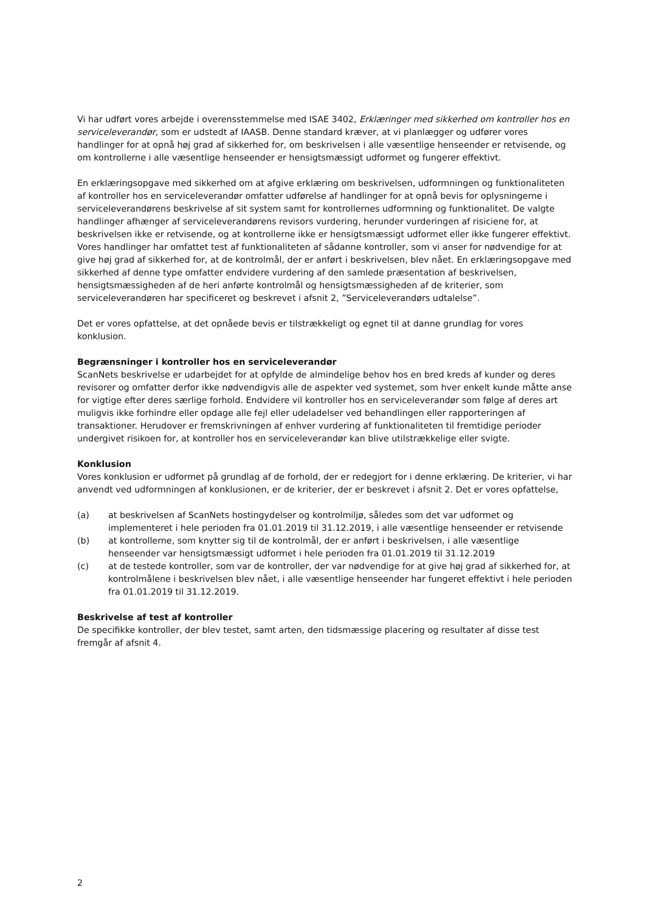Vi har udført vores arbejde i overensstemmelse med ISAE 3402, Erklæringer med sikkerhed om kontroller hos en serviceleverandør, som er udstedt af IAASB. Denne standard kræver, at vi planlægger og udfører vores handlinger for at opnå høj grad af sikkerhed for, om beskrivelsen i alle væsentlige henseender er retvisende, og om kontrollerne i alle væsentlige henseender er hensigtsmæssigt udformet og fungerer effektivt.
En erklæringsopgave med sikkerhed om at afgive erklæring om beskrivelsen, udformningen og funktionaliteten af kontroller hos en serviceleverandør omfatter udførelse af handlinger for at opnå bevis for oplysningerne i serviceleverandørens beskrivelse af sit system samt for kontrollernes udformning og funktionalitet. De valgte handlinger afhænger af serviceleverandørens revisors vurdering, herunder vurderingen af risiciene for, at beskrivelsen ikke er retvisende, og at kontrollerne ikke er hensigtsmæssigt udformet eller ikke fungerer effektivt. Vores handlinger har omfattet test af funktionaliteten af sådanne kontroller, som vi anser for nødvendige for at give høj grad af sikkerhed for, at de kontrolmål, der er anført i beskrivelsen, blev nået. En erklæringsopgave med sikkerhed af denne type omfatter endvidere vurdering af den samlede præsentation af beskrivelsen, hensigtsmæssigheden af de heri anførte kontrolmål og hensigtsmæssigheden af de kriterier, som serviceleverandøren har specificeret og beskrevet i afsnit 2, ”Serviceleverandørs udtalelse”.
Det er vores opfattelse, at det opnåede bevis er tilstrækkeligt og egnet til at danne grundlag for vores konklusion.
Begrænsninger i kontroller hos en serviceleverandør
ScanNets beskrivelse er udarbejdet for at opfylde de almindelige behov hos en bred kreds af kunder og deres revisorer og omfatter derfor ikke nødvendigvis alle de aspekter ved systemet, som hver enkelt kunde måtte anse for vigtige efter deres særlige forhold. Endvidere vil kontroller hos en serviceleverandør som følge af deres art muligvis ikke forhindre eller opdage alle fejl eller udeladelser ved behandlingen eller rapporteringen af transaktioner. Herudover er fremskrivningen af enhver vurdering af funktionaliteten til fremtidige perioder undergivet risikoen for, at kontroller hos en serviceleverandør kan blive utilstrækkelige eller svigte.
Konklusion
Vores konklusion er udformet på grundlag af de forhold, der er redegjort for i denne erklæring. De kriterier, vi har anvendt ved udformningen af konklusionen, er de kriterier, der er beskrevet i afsnit 2. Det er vores opfattelse,
(a) at beskrivelsen af ScanNets hostingydelser og kontrolmiljø, således som det var udformet og implementeret i hele perioden fra 01.01.2019 til 31.12.2019, i alle væsentlige henseender er retvisende
(b) at kontrollerne, som knytter sig til de kontrolmål, der er anført i beskrivelsen, i alle væsentlige henseender var hensigtsmæssigt udformet i hele perioden fra 01.01.2019 til 31.12.2019
(c) at de testede kontroller, som var de kontroller, der var nødvendige for at give høj grad af sikkerhed for, at kontrolmålene i beskrivelsen blev nået, i alle væsentlige henseender har fungeret effektivt i hele perioden fra 01.01.2019 til 31.12.2019.
Beskrivelse af test af kontroller
De specifikke kontroller, der blev testet, samt arten, den tidsmæssige placering og resultater af disse test fremgår af afsnit 4.
2